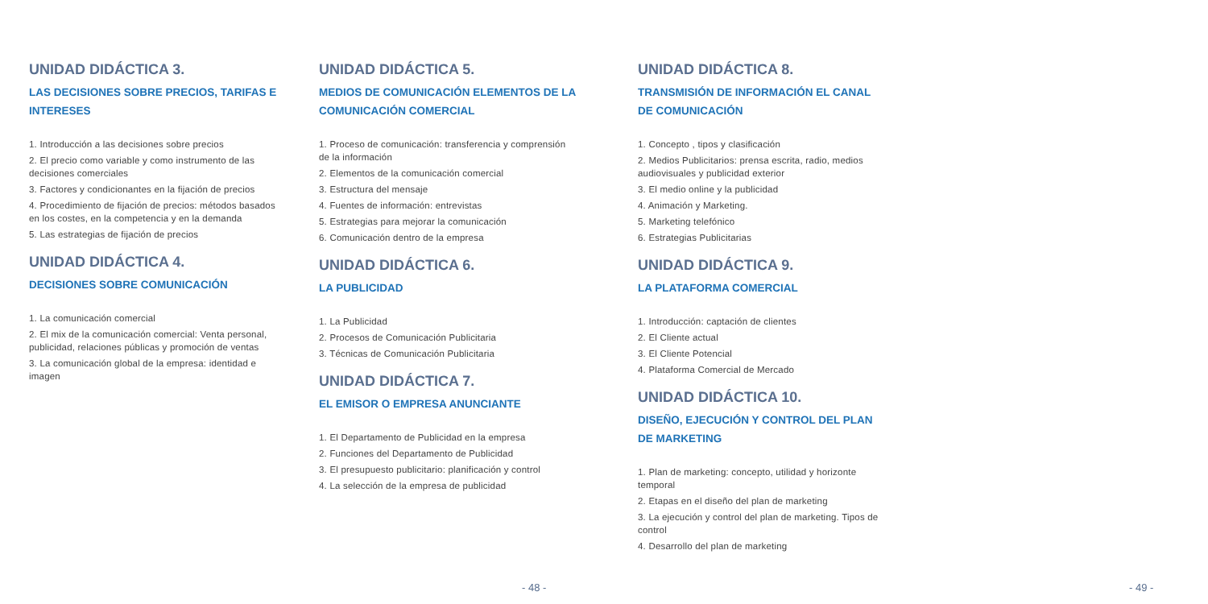UNIDAD DIDÁCTICA 3.
LAS DECISIONES SOBRE PRECIOS, TARIFAS E INTERESES
1. Introducción a las decisiones sobre precios
2. El precio como variable y como instrumento de las decisiones comerciales
3. Factores y condicionantes en la fijación de precios
4. Procedimiento de fijación de precios: métodos basados en los costes, en la competencia y en la demanda
5. Las estrategias de fijación de precios
UNIDAD DIDÁCTICA 4.
DECISIONES SOBRE COMUNICACIÓN
1. La comunicación comercial
2. El mix de la comunicación comercial: Venta personal, publicidad, relaciones públicas y promoción de ventas
3. La comunicación global de la empresa: identidad e imagen
UNIDAD DIDÁCTICA 5.
MEDIOS DE COMUNICACIÓN ELEMENTOS DE LA COMUNICACIÓN COMERCIAL
1. Proceso de comunicación: transferencia y comprensión de la información
2. Elementos de la comunicación comercial
3. Estructura del mensaje
4. Fuentes de información: entrevistas
5. Estrategias para mejorar la comunicación
6. Comunicación dentro de la empresa
UNIDAD DIDÁCTICA 6.
LA PUBLICIDAD
1. La Publicidad
2. Procesos de Comunicación Publicitaria
3. Técnicas de Comunicación Publicitaria
UNIDAD DIDÁCTICA 7.
EL EMISOR O EMPRESA ANUNCIANTE
1. El Departamento de Publicidad en la empresa
2. Funciones del Departamento de Publicidad
3. El presupuesto publicitario: planificación y control
4. La selección de la empresa de publicidad
UNIDAD DIDÁCTICA 8.
TRANSMISIÓN DE INFORMACIÓN EL CANAL DE COMUNICACIÓN
1. Concepto , tipos y clasificación
2. Medios Publicitarios: prensa escrita, radio, medios audiovisuales y publicidad exterior
3. El medio online y la publicidad
4. Animación y Marketing.
5. Marketing telefónico
6. Estrategias Publicitarias
UNIDAD DIDÁCTICA 9.
LA PLATAFORMA COMERCIAL
1. Introducción: captación de clientes
2. El Cliente actual
3. El Cliente Potencial
4. Plataforma Comercial de Mercado
UNIDAD DIDÁCTICA 10.
DISEÑO, EJECUCIÓN Y CONTROL DEL PLAN DE MARKETING
1. Plan de marketing: concepto, utilidad y horizonte temporal
2. Etapas en el diseño del plan de marketing
3. La ejecución y control del plan de marketing. Tipos de control
4. Desarrollo del plan de marketing
- 48 - - 49 -